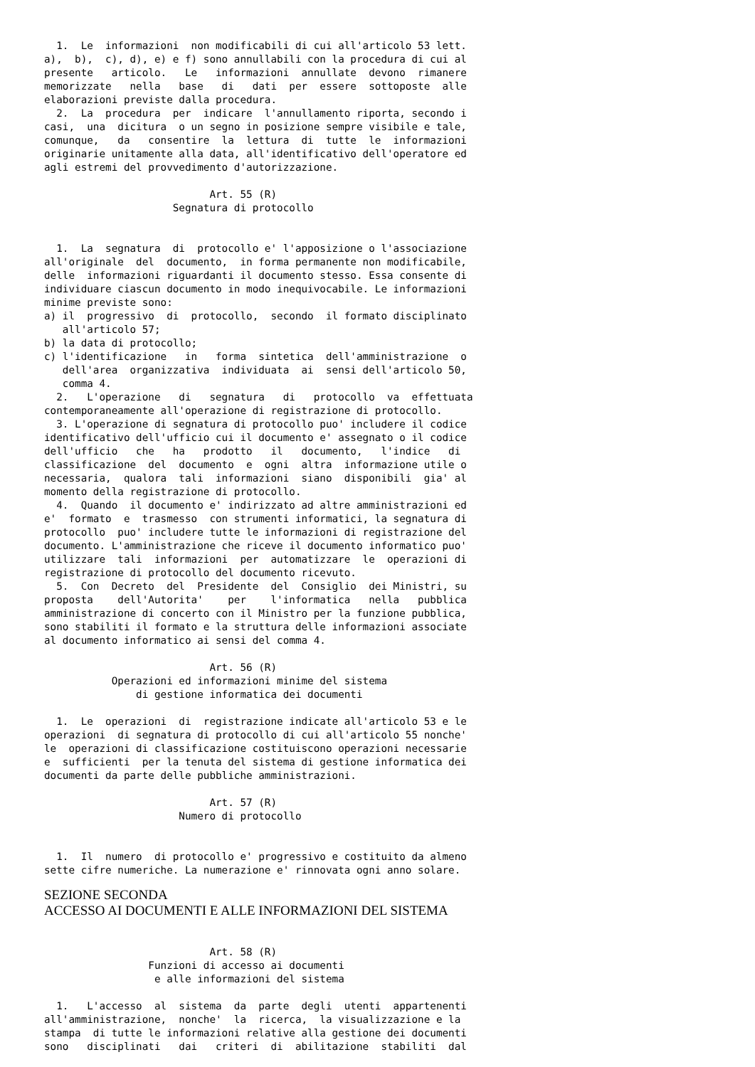1.  Le  informazioni  non modificabili di cui all'articolo 53 lett.
a),  b),  c), d), e) e f) sono annullabili con la procedura di cui al
presente   articolo.   Le   informazioni  annullate  devono  rimanere
memorizzate   nella   base   di   dati  per  essere  sottoposte  alle
elaborazioni previste dalla procedura.
  2.  La  procedura  per  indicare  l'annullamento riporta, secondo i
casi,  una  dicitura  o un segno in posizione sempre visibile e tale,
comunque,   da   consentire  la  lettura  di  tutte  le  informazioni
originarie unitamente alla data, all'identificativo dell'operatore ed
agli estremi del provvedimento d'autorizzazione.

                           Art. 55 (R)
                     Segnatura di protocollo


  1.  La  segnatura  di  protocollo e' l'apposizione o l'associazione
all'originale  del  documento,  in forma permanente non modificabile,
delle  informazioni riguardanti il documento stesso. Essa consente di
individuare ciascun documento in modo inequivocabile. Le informazioni
minime previste sono:
a) il  progressivo  di  protocollo,  secondo  il formato disciplinato
   all'articolo 57;
b) la data di protocollo;
c) l'identificazione   in   forma  sintetica  dell'amministrazione  o
   dell'area  organizzativa  individuata  ai  sensi dell'articolo 50,
   comma 4.
  2.   L'operazione   di   segnatura   di   protocollo  va  effettuata
contemporaneamente all'operazione di registrazione di protocollo.
  3. L'operazione di segnatura di protocollo puo' includere il codice
identificativo dell'ufficio cui il documento e' assegnato o il codice
dell'ufficio   che   ha   prodotto   il   documento,   l'indice   di
classificazione  del  documento  e  ogni  altra  informazione utile o
necessaria,  qualora  tali  informazioni  siano  disponibili  gia' al
momento della registrazione di protocollo.
  4.  Quando  il documento e' indirizzato ad altre amministrazioni ed
e'  formato  e  trasmesso  con strumenti informatici, la segnatura di
protocollo  puo' includere tutte le informazioni di registrazione del
documento. L'amministrazione che riceve il documento informatico puo'
utilizzare  tali  informazioni  per  automatizzare  le  operazioni di
registrazione di protocollo del documento ricevuto.
  5.  Con  Decreto  del  Presidente  del  Consiglio  dei Ministri, su
proposta    dell'Autorita'    per    l'informatica   nella   pubblica
amministrazione di concerto con il Ministro per la funzione pubblica,
sono stabiliti il formato e la struttura delle informazioni associate
al documento informatico ai sensi del comma 4.

                           Art. 56 (R)
           Operazioni ed informazioni minime del sistema
               di gestione informatica dei documenti

  1.  Le  operazioni  di  registrazione indicate all'articolo 53 e le
operazioni  di segnatura di protocollo di cui all'articolo 55 nonche'
le  operazioni di classificazione costituiscono operazioni necessarie
e  sufficienti  per la tenuta del sistema di gestione informatica dei
documenti da parte delle pubbliche amministrazioni.

                           Art. 57 (R)
                      Numero di protocollo


  1.  Il  numero  di protocollo e' progressivo e costituito da almeno
sette cifre numeriche. La numerazione e' rinnovata ogni anno solare.
SEZIONE SECONDA
ACCESSO AI DOCUMENTI E ALLE INFORMAZIONI DEL SISTEMA
                           Art. 58 (R)
                 Funzioni di accesso ai documenti
                  e alle informazioni del sistema

  1.   L'accesso  al  sistema  da  parte  degli  utenti  appartenenti
all'amministrazione,  nonche'  la  ricerca,  la visualizzazione e la
stampa  di tutte le informazioni relative alla gestione dei documenti
sono   disciplinati   dai   criteri  di  abilitazione  stabiliti  dal